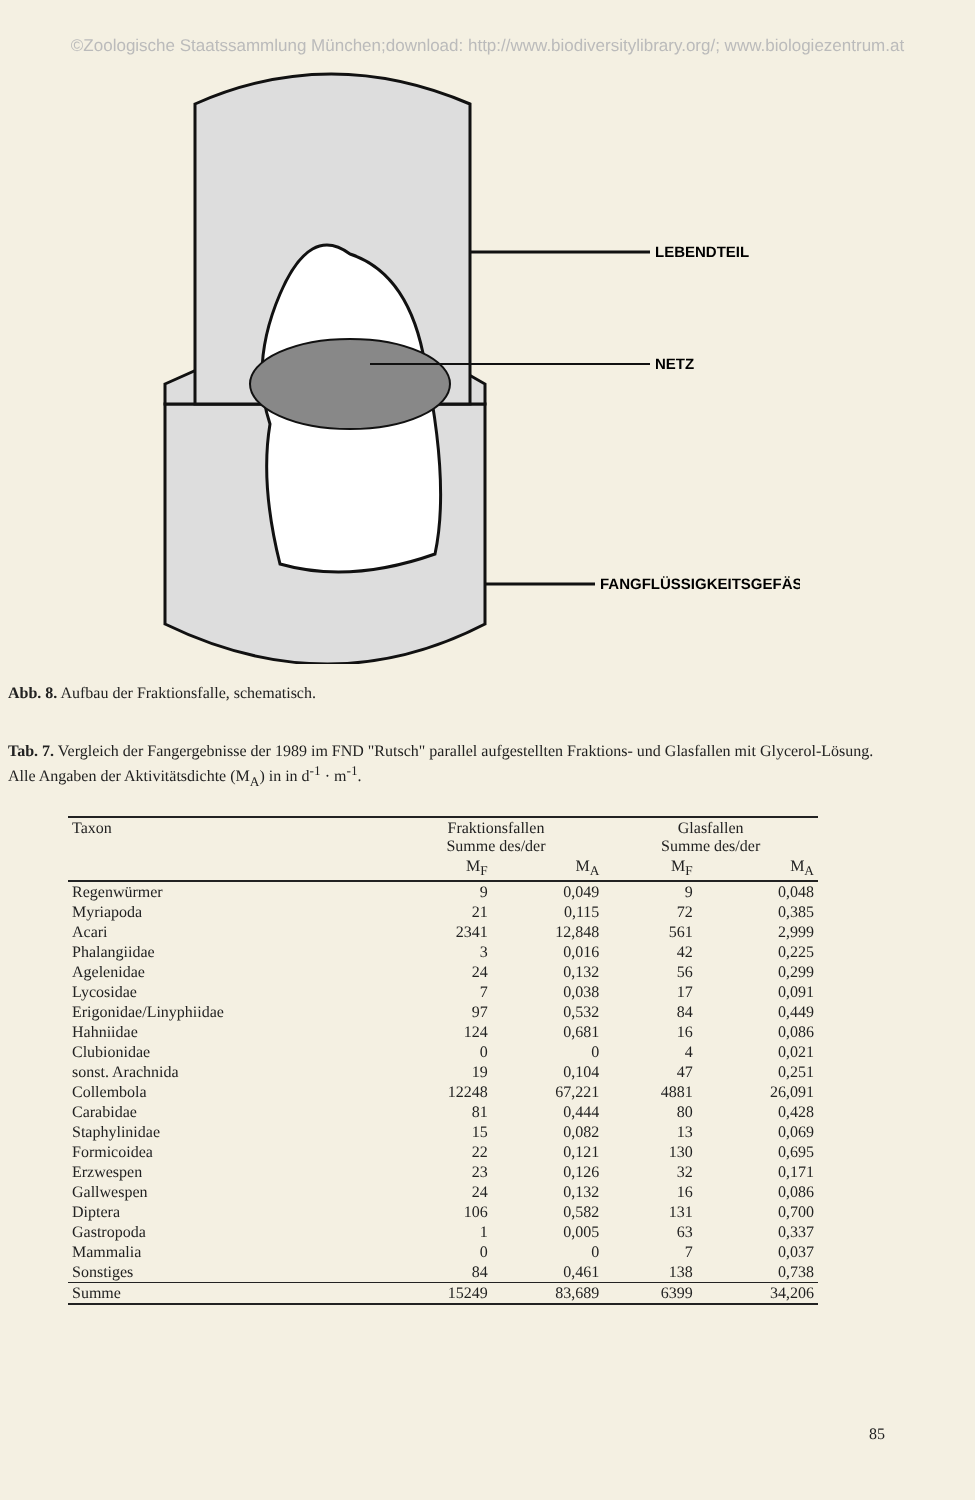©Zoologische Staatssammlung München;download: http://www.biodiversitylibrary.org/; www.biologiezentrum.at
LEBENDTEIL
NETZ
FANGFLÜSSIGKEITSGEFÄSS
Abb. 8. Aufbau der Fraktionsfalle, schematisch.
Tab. 7. Vergleich der Fangergebnisse der 1989 im FND "Rutsch" parallel aufgestellten Fraktions- und Glasfallen mit Glycerol-Lösung. Alle Angaben der Aktivitätsdichte (M<sub>A</sub>) in in d<sup>-1</sup> · m<sup>-1</sup>.
| Taxon | Fraktionsfallen Summe des/der | | Glasfallen Summe des/der | |
| --- | --- | --- | --- | --- |
| | M<sub>F</sub> | M<sub>A</sub> | M<sub>F</sub> | M<sub>A</sub> |
| Regenwürmer | 9 | 0,049 | 9 | 0,048 |
| Myriapoda | 21 | 0,115 | 72 | 0,385 |
| Acari | 2341 | 12,848 | 561 | 2,999 |
| Phalangiidae | 3 | 0,016 | 42 | 0,225 |
| Agelenidae | 24 | 0,132 | 56 | 0,299 |
| Lycosidae | 7 | 0,038 | 17 | 0,091 |
| Erigonidae/Linyphiidae | 97 | 0,532 | 84 | 0,449 |
| Hahniidae | 124 | 0,681 | 16 | 0,086 |
| Clubionidae | 0 | 0 | 4 | 0,021 |
| sonst. Arachnida | 19 | 0,104 | 47 | 0,251 |
| Collembola | 12248 | 67,221 | 4881 | 26,091 |
| Carabidae | 81 | 0,444 | 80 | 0,428 |
| Staphylinidae | 15 | 0,082 | 13 | 0,069 |
| Formicoidea | 22 | 0,121 | 130 | 0,695 |
| Erzwespen | 23 | 0,126 | 32 | 0,171 |
| Gallwespen | 24 | 0,132 | 16 | 0,086 |
| Diptera | 106 | 0,582 | 131 | 0,700 |
| Gastropoda | 1 | 0,005 | 63 | 0,337 |
| Mammalia | 0 | 0 | 7 | 0,037 |
| Sonstiges | 84 | 0,461 | 138 | 0,738 |
| Summe | 15249 | 83,689 | 6399 | 34,206 |
85